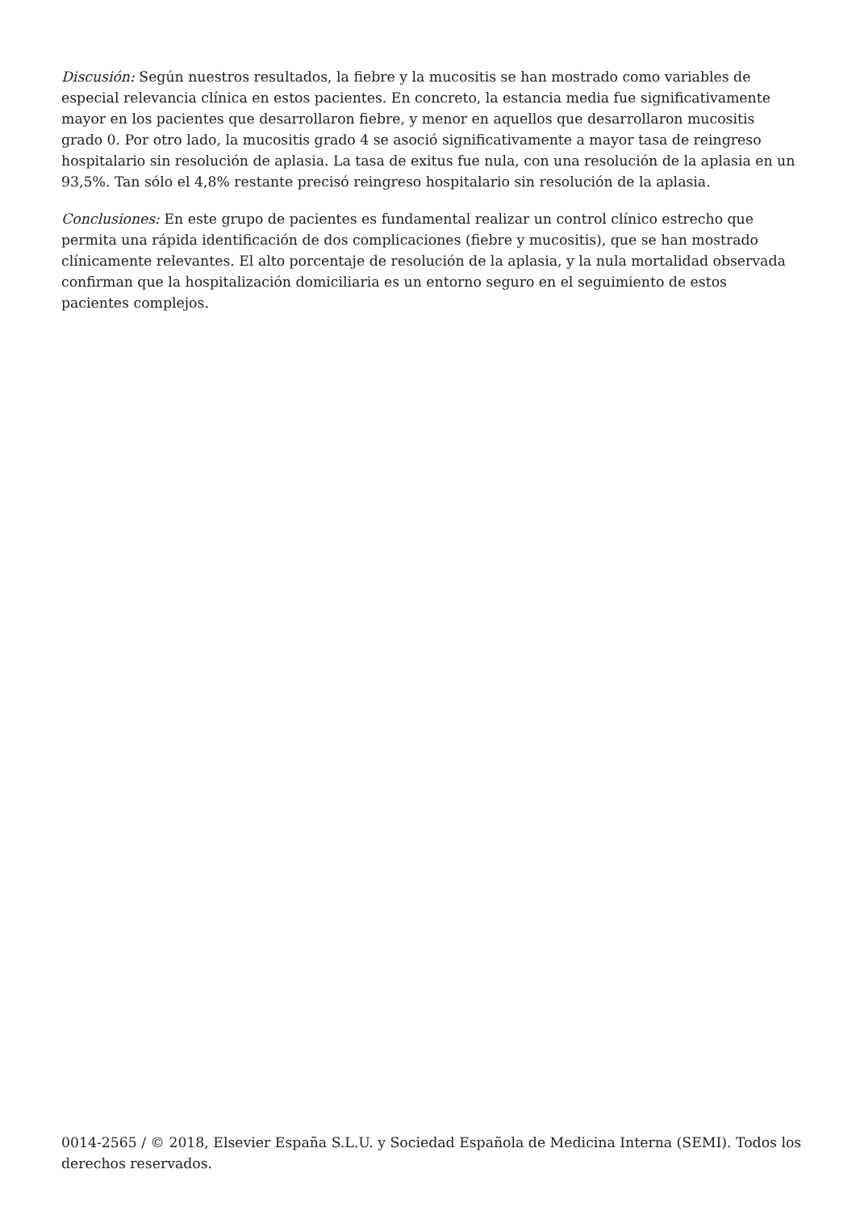Discusión: Según nuestros resultados, la fiebre y la mucositis se han mostrado como variables de especial relevancia clínica en estos pacientes. En concreto, la estancia media fue significativamente mayor en los pacientes que desarrollaron fiebre, y menor en aquellos que desarrollaron mucositis grado 0. Por otro lado, la mucositis grado 4 se asoció significativamente a mayor tasa de reingreso hospitalario sin resolución de aplasia. La tasa de exitus fue nula, con una resolución de la aplasia en un 93,5%. Tan sólo el 4,8% restante precisó reingreso hospitalario sin resolución de la aplasia.
Conclusiones: En este grupo de pacientes es fundamental realizar un control clínico estrecho que permita una rápida identificación de dos complicaciones (fiebre y mucositis), que se han mostrado clínicamente relevantes. El alto porcentaje de resolución de la aplasia, y la nula mortalidad observada confirman que la hospitalización domiciliaria es un entorno seguro en el seguimiento de estos pacientes complejos.
0014-2565 / © 2018, Elsevier España S.L.U. y Sociedad Española de Medicina Interna (SEMI). Todos los derechos reservados.